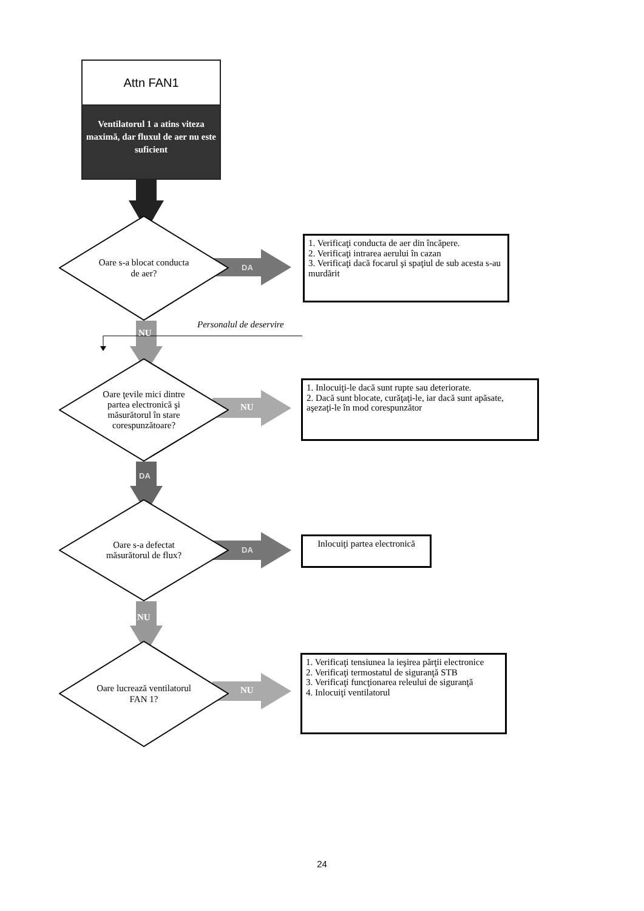Attn FAN1
Ventilatorul 1 a atins viteza maximă, dar fluxul de aer nu este suficient
Oare s-a blocat conducta de aer?
DA
1. Verificaţi conducta de aer din încăpere.
2. Verificaţi intrarea aerului în cazan
3. Verificaţi dacă focarul şi spaţiul de sub acesta s-au murdărit
NU
Personalul de deservire
Oare ţevile mici dintre partea electronică şi măsurătorul în stare corespunzătoare?
NU
1. Inlocuiţi-le dacă sunt rupte sau deteriorate.
2. Dacă sunt blocate, curăţaţi-le, iar dacă sunt apăsate, aşezaţi-le în mod corespunzător
DA
Oare s-a defectat măsurătorul de flux?
DA
Inlocuiţi partea electronică
NU
Oare lucrează ventilatorul FAN 1?
NU
1. Verificaţi tensiunea la ieşirea părţii electronice
2. Verificaţi termostatul de siguranţă STB
3. Verificaţi funcţionarea releului de siguranţă
4. Inlocuiţi ventilatorul
24